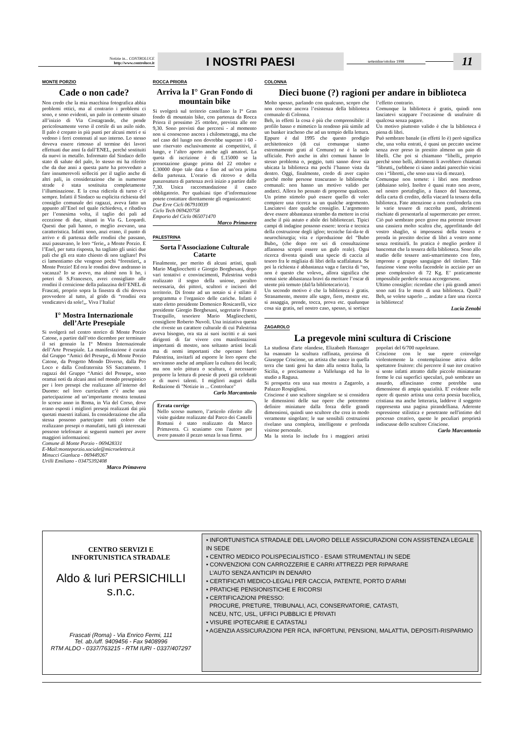Notizie in... CONTROLUCE
http://www.controluce.it
I NOSTRI PAESI
settembre/ottobre 1998
11
MONTE PORZIO
Cade o non cade?
Non credo che la mia macchina fotografica abbia problemi ottici, ma al contrario i problemi ci sono, e sono evidenti, un palo in cemento situato all’inizio di Via Costagrande, che pende pericolosamente verso il cortile di un asilo nido. Il palo è crepato in più punti per alcuni metri e si vedono i ferri contenuti al suo interno. Lo stesso doveva essere rimosso al termine dei lavori effettuati due anni fa dall’ENEL, perché sostituiti da nuovi in metallo. Informato dal Sindaco dello stato di salute del palo, lo stesso mi ha riferito che da due anni a questa parte ha provveduto a fare innumerevoli solleciti per il taglio anche di altri pali, in considerazione che in numerose strade è stata sostituita completamente l’illuminazione. E la cosa ridicola di turno c’è sempre. Infatti il Sindaco su esplicita richiesta del consiglio comunale dei ragazzi, aveva fatto un appunto all’Enel nel quale richiedeva, e ribadiva per l’ennesima volta, il taglio dei pali ad eccezione di due, situati in Via G. Leopardi. Questi due pali hanno, o meglio avevano, una caratteristica. Infatti sono, anzi erano, il punto di arrivo e di partenza delle rondini che passano, anzi passavano, le loro “ferie„ a Monte Porzio. E l’Enel, per tutta risposta, ha tagliato gli unici due pali che gli era stato chiesto di non tagliare! Poi ci lamentiamo che vengono pochi “forestieri„ a Monte Porzio! Ed ora le rondini dove andranno in vacanza? Io se avevo, ma ahimè non li ho, i poteri di S.Francesco, avrei consigliato alle rondini il cornicione della palazzina dell’ENEL di Frascati, proprio sopra la finestra di chi doveva provvedere al tutto, al grido di “rondini ora vendicatevi da sole!„. Viva l’Italia!
I° Mostra Internazionale dell’Arte Presepiale
Si svolgerà nel centro storico di Monte Porzio Catone, a partire dall’otto dicembre per terminare il sei gennaio la I° Mostra Internazionale dell’Arte Presepiale. La manifestazione è curata dal Gruppo “Amici del Presepe„ di Monte Porzio Catone, da Progetto Mondo Diverso, dalla Pro Loco e dalla Confraternita SS Sacramento. I ragazzi del Gruppo “Amici del Presepe„ sono oramai noti da alcuni anni nel mondo presepistico per i loro presepi che realizzano all’interno del Duomo: nel loro curriculum c’è anche una partecipazione ad un’importante mostra tenutasi lo scorso anno in Roma, in Via del Corso, dove erano esposti i migliori presepi realizzati dai più quotati maestri italiani. In considerazione che alla stessa possono partecipare tutti coloro che realizzano presepi o manufatti, tutti gli interessati possono telefonare ai seguenti numeri per avere maggiori informazioni:
Comune di Monte Porzio - 069428331
E-Mail:monteporzio.sociale@microelettra.it
Minucci Gianluca - 069449267
Urilli Emiliano - 03475392408
Marco Primavera
ROCCA PRIORA
Arriva la I° Gran Fondo di mountain bike
Si svolgerà sul teritorio castellano la I° Gran fondo di mountain bike, con partenza da Rocca Priora il prossimo 25 ottobre, prevista alle ore 9,30. Sono previsti due percorsi - al momento non si conoscono ancora i chilometraggi, ma che nel caso del lungo non dovrebbe superare i 60 - uno riservato esclusivamente ai competitivi, il lungo, e l’altro aperto anche agli amatori. La quota di iscrizione è di £.15000 se la prenotazione giunge prima del 22 ottobre e £.30000 dopo tale data e fino ad un’ora prima della partenza. L’orario di ritrovo e della punzonatura di partenza avrà inizio a partire dalle 7,30. Unica raccomandazione il casco obbligatorio. Per qualsiasi tipo d’informazione potete contattare direttamente gli organizzatori:
Due Erre Cicli 067910039
Ciclo Tech 069420758
Emporio del Ciclo 065071470
Marco Primavera
PALESTRINA
Sorta l'Associazione Culturale Catarte
Finalmente, per merito di alcuni artisti, quali Mario Magliocchetti e Giorgio Borghesani, dopo vari tentativi e convincimenti, Palestrina vedrà realizzato il sogno della unione, peraltro necessaria, dei pittori, scultori e incisori del territorio. Di fronte ad un notaio si è stilato il programma e l'organico delle cariche. Infatti è stato eletto presidente Domenico Rosicarelli, vice presidente Giorgio Borghesani, segretario Franco Tracquillo, tesoriere Mario Magliocchetti, consigliere Roberto Nuvoli. Una iniziativa questa che riveste un carattere culturale di cui Palestrina aveva bisogno, ora sta ai suoi iscritti e ai suoi dirigenti di far vivere con manifestazioni importanti di mostre, non soltanto artisti locali ma di nomi importanti che operano fuori Palestrina, invitarli ad esporre le loro opere che serviranno anche ad ampliare la cultura dei locali; ma non solo pittura o scultura, è necessario proporre la lettura di poesie di poeti già celebrati e di nuovi talenti. I migliori auguri dalla Redazione di "Notizie in ... Controluce"
Carlo Marcantonio
Errata corrige
Nello scorso numero, l’articolo riferito alle visite guidate realizzate dal Parco dei Castelli Romani è stato realizzato da Marco Primavera. Ci scusiamo con l'autore per avere passato il pezzo senza la sua firma.
COLONNA
Dieci buone (?) ragioni per andare in biblioteca
Molto spesso, parlando con qualcuno, scopro che non conosce ancora l’esistenza della biblioteca comunale di Colonna.
Beh, in effetti la cosa è più che comprensibile: il profilo basso e mimetico la rendono più simile ad un bunker iracheno che ad un tempio della lettura. Eppure è dal 1995 che questo prodigio architettonico (di cui comunque siamo estremamente grati al Comune) ne è la sede ufficiale. Però anche in altri comuni hanno lo stesso problema o, peggio, tutti sanno dove sia ubicata la biblioteca ma pochi l’hanno vista da dentro. Oggi, finalmente, credo di aver capito perchè molte persone trascurano le biblioteche comunali: non hanno un motivo valido per andarci. Allora ho pensato di proporne qualcuno. Un primo stimolo può essere quello di voler compiere una ricerca su un qualche argomento. Lasciatevi dare qualche consiglio. L’argomento deve essere abbastanza strambo da mettere in crisi anche il più astuto e abile dei bibliotecari. Tipici campi di indagine possono essere: teoria e tecnica della costruzione degli igloo; tecniche fai-da-te di neurochirurgia; vita e riproduzione del “Bubo Bubo„ (che dopo ore sei di consultazione affannosa scoprii essere un gufo reale). Ogni ricerca diventa quindi una specie di caccia al tesoro fra le migliaia di libri della scaffalatura. Se poi la richiesta è abbastanza vaga e farcita di “no, non è questo che volevo„ allora significa che ormai siete abbastanza bravi da meritare l’oscar di utente più temuto (dal/la bibliotecario/a).
Un secondo motivo è che la biblioteca è gratis. Stranamente, mentre alle sagre, fiere, mostre etc. si assaggia, prende, tocca, prova etc. qualunque cosa sia gratis, nel nostro caso, spesso, si sortisce l’effetto contrario.
Comunque la biblioteca è gratis, quindi non lasciatevi scappare l’occasione di usufruire di qualcosa senza pagare.
Un motivo piuttosto valido è che la biblioteca è piena di libri.
Può sembrare banale (in effetti lo è) però significa che, una volta entrati, è quasi un peccato uscirne senza aver preso in prestito almeno un paio di libelli. Che poi si chiamano “libelli„ proprio perchè sono belli, altrimenti li avrebbero chiamati “librutti„ (sebbene ci siano andati parecchio vicini con i “libretti„ che sono una via di mezzo).
Comunque non temete: i libri non mordono (abbaiano solo). Inoltre è quasi reato non avere, nel nostro portafoglio, a fianco del bancomat, della carta di credito, della viacard la tessera della biblioteca. Fate attenzione a non confonderla con le varie tessere di raccolta punti, altrimenti rischiate di presentarla al supermercato per errore. Ciò può sembrare poco grave ma potreste trovare una cassiera molto scaltra che, approfittando del vostro sbaglio, si impossessi della tessera e prenda in prestito decine di libri a vostro nome senza restituirli. In pratica è meglio perdere il bancomat che la tessera della biblioteca. Sono allo studio delle tessere anti-smarrimento con foto, impronte e gruppo sanguigno del titolare. Tale funzione viene svolta facendole in acciaio per un peso complessivo di 72 Kg. E’ praticamente impossibile perderle senza accorgersene.
Ultimo consiglio: ricordate che i più grandi amori sono nati fra le mura di una biblioteca. Quali? Beh, se volete saperlo ... andate a fare una ricerca in biblioteca!
Lucia Zenobi
ZAGAROLO
La pregevole mini scultura di Criscione
La studiosa d'arte olandese, Elizabeth Hantzager ha osannato la scultura raffinata, preziosa di Giuseppe Criscione, un artista che nasce in quella terra che tanti geni ha dato alla nostra Italia, la Sicilia, e precisamente a Vallelunga ed ha lo studio a Ragusa.
Si prospetta ora una sua mostra a Zagarolo, a Palazzo Rospigliosi.
Criscione è uno scultore singolare se si considera le dimensioni delle sue opere che potremmo definire miniature dalla forza delle grandi dimensioni, quindi uno scultore che crea in modo veramente singolare; le sue sensibili costruzioni rivelano una completa, intelligente e profonda visione personale.
Ma la storia lo include fra i maggiori artisti popolari del 6/700 napoletano.
Criscione con le sue opere coinvolge violentemente la contemplazione attiva dello spettatore fruitore: chi percorre il suo iter creativo si sente infatti attratto dalle piccole miniaturate forme le cui superfici speculari, può sembrare un assurdo, affascinano come potrebbe una dimensione di ampia spazialità. E' evidente nelle opere di questo artista una certa poesia bucolica, cristiana ma anche letteraria, laddove il soggetto rappresenta una pagina pirandelliana. Aderente espressione stilistica e penetrante nell'intimo del processo creativo, queste le peculiari proprietà indiscusse dello scultore Criscione.
Carlo Marcantonio
CENTRO SERVIZI E
INFORTUNISTICA STRADALE
Aldo & Iuri PERSICHILLI s.n.c.
Frascati (Roma) - Via Enrico Fermi, 111
Tel. ab./uff. 9409456 - Fax 9408996
RTM ALDO - 0337/763215 - RTM IURI - 0337/407297
• INFORTUNISTICA STRADALE DEL LAVORO DELLE ASSICURAZIONI CON ASSISTENZA LEGALE IN SEDE
• CENTRO MEDICO POLISPECIALISTICO - ESAMI STRUMENTALI IN SEDE
• CONVENZIONI CON CARROZZERIE E CARRI ATTREZZI PER RIPARARE
L’AUTO SENZA ANTICIPI IN DENARO
• CERTIFICATI MEDICO-LEGALI PER CACCIA, PATENTE, PORTO D’ARMI
• PRATICHE PENSIONISTICHE E RICORSI
• CERTIFICAZIONI PRESSO:
PROCURE, PRETURE, TRIBUNALI, ACI, CONSERVATORIE, CATASTI,
NCEU, NTC, USL, UFFICI PUBBLICI E PRIVATI
• VISURE IPOTECARIE E CATASTALI
• AGENZIA ASSICURAZIONI PER RCA, INFORTUNI, PENSIONI, MALATTIA, DEPOSITI-RISPARMIO